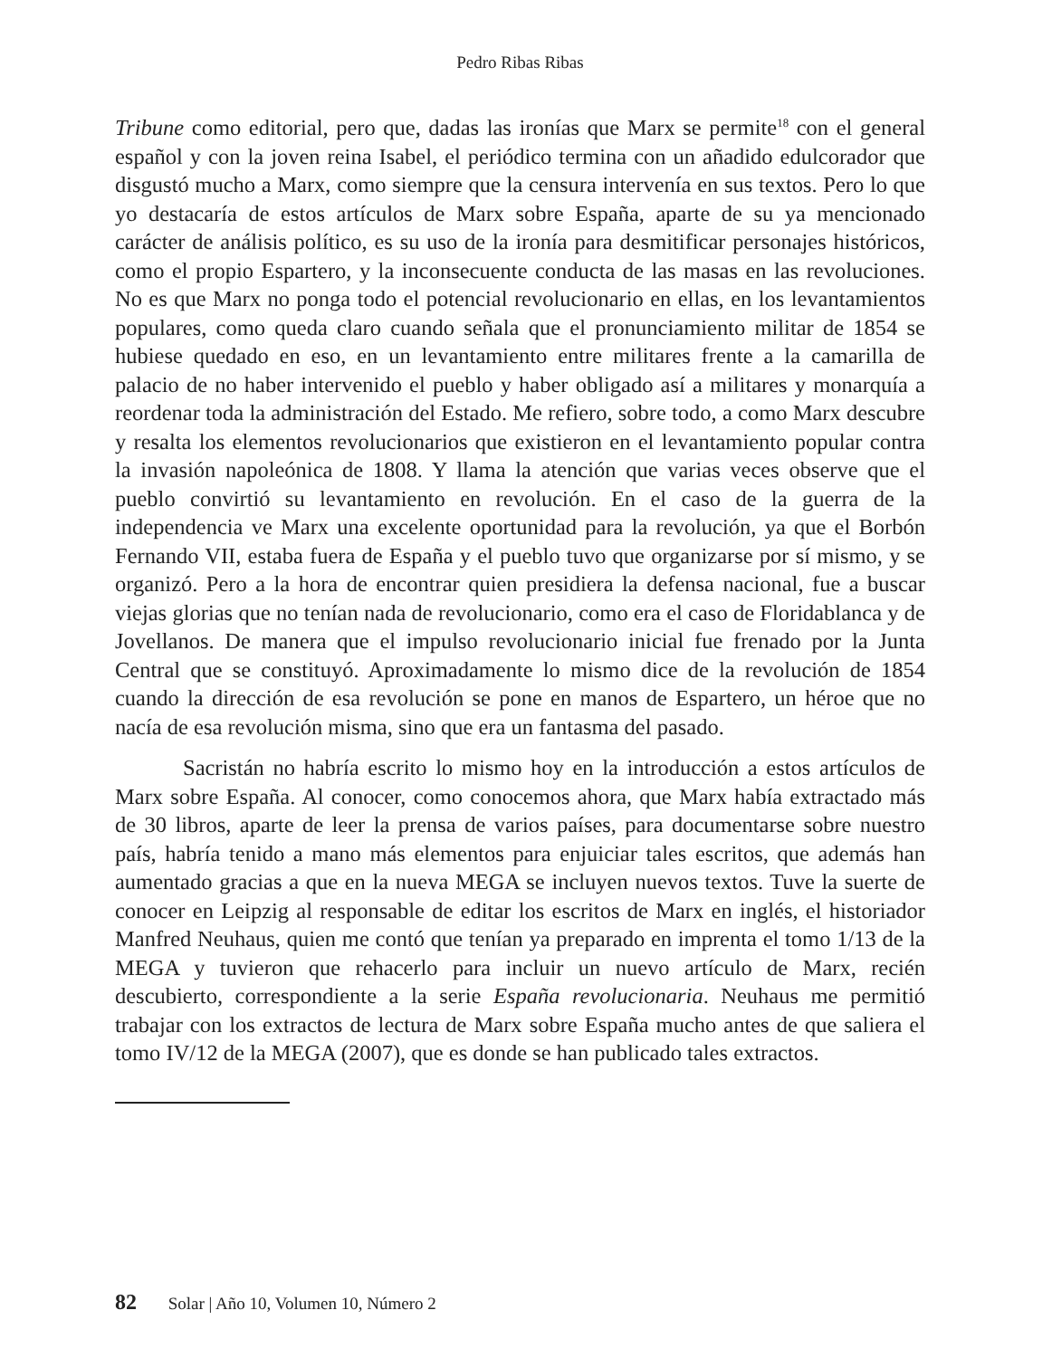Pedro Ribas Ribas
Tribune como editorial, pero que, dadas las ironías que Marx se permite<sup>18</sup> con el general español y con la joven reina Isabel, el periódico termina con un añadido edulcorador que disgustó mucho a Marx, como siempre que la censura intervenía en sus textos. Pero lo que yo destacaría de estos artículos de Marx sobre España, aparte de su ya mencionado carácter de análisis político, es su uso de la ironía para desmitificar personajes históricos, como el propio Espartero, y la inconsecuente conducta de las masas en las revoluciones. No es que Marx no ponga todo el potencial revolucionario en ellas, en los levantamientos populares, como queda claro cuando señala que el pronunciamiento militar de 1854 se hubiese quedado en eso, en un levantamiento entre militares frente a la camarilla de palacio de no haber intervenido el pueblo y haber obligado así a militares y monarquía a reordenar toda la administración del Estado. Me refiero, sobre todo, a como Marx descubre y resalta los elementos revolucionarios que existieron en el levantamiento popular contra la invasión napoleónica de 1808. Y llama la atención que varias veces observe que el pueblo convirtió su levantamiento en revolución. En el caso de la guerra de la independencia ve Marx una excelente oportunidad para la revolución, ya que el Borbón Fernando VII, estaba fuera de España y el pueblo tuvo que organizarse por sí mismo, y se organizó. Pero a la hora de encontrar quien presidiera la defensa nacional, fue a buscar viejas glorias que no tenían nada de revolucionario, como era el caso de Floridablanca y de Jovellanos. De manera que el impulso revolucionario inicial fue frenado por la Junta Central que se constituyó. Aproximadamente lo mismo dice de la revolución de 1854 cuando la dirección de esa revolución se pone en manos de Espartero, un héroe que no nacía de esa revolución misma, sino que era un fantasma del pasado.
Sacristán no habría escrito lo mismo hoy en la introducción a estos artículos de Marx sobre España. Al conocer, como conocemos ahora, que Marx había extractado más de 30 libros, aparte de leer la prensa de varios países, para documentarse sobre nuestro país, habría tenido a mano más elementos para enjuiciar tales escritos, que además han aumentado gracias a que en la nueva MEGA se incluyen nuevos textos. Tuve la suerte de conocer en Leipzig al responsable de editar los escritos de Marx en inglés, el historiador Manfred Neuhaus, quien me contó que tenían ya preparado en imprenta el tomo 1/13 de la MEGA y tuvieron que rehacerlo para incluir un nuevo artículo de Marx, recién descubierto, correspondiente a la serie España revolucionaria. Neuhaus me permitió trabajar con los extractos de lectura de Marx sobre España mucho antes de que saliera el tomo IV/12 de la MEGA (2007), que es donde se han publicado tales extractos.
82 Solar | Año 10, Volumen 10, Número 2